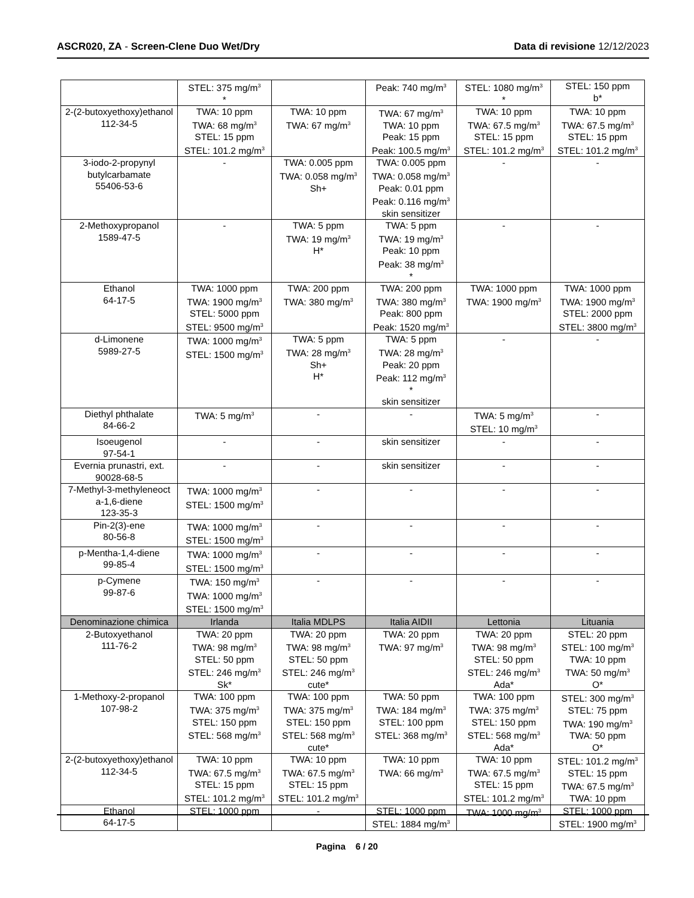ASCR020, ZA - Screen-Clene Duo Wet/Dry Data di revisione 12/12/2023
| | STEL: 375 mg/m<sup>3</sup> * | | Peak: 740 mg/m<sup>3</sup> | STEL: 1080 mg/m<sup>3</sup> * | STEL: 150 ppm b* |
| 2-(2-butoxyethoxy)ethanol 112-34-5 | TWA: 10 ppm TWA: 68 mg/m<sup>3</sup> STEL: 15 ppm STEL: 101.2 mg/m<sup>3</sup> | TWA: 10 ppm TWA: 67 mg/m<sup>3</sup> | TWA: 67 mg/m<sup>3</sup> TWA: 10 ppm Peak: 15 ppm Peak: 100.5 mg/m<sup>3</sup> | TWA: 10 ppm TWA: 67.5 mg/m<sup>3</sup> STEL: 15 ppm STEL: 101.2 mg/m<sup>3</sup> | TWA: 10 ppm TWA: 67.5 mg/m<sup>3</sup> STEL: 15 ppm STEL: 101.2 mg/m<sup>3</sup> |
| 3-iodo-2-propynyl butylcarbamate 55406-53-6 | - | TWA: 0.005 ppm TWA: 0.058 mg/m<sup>3</sup> Sh+ | TWA: 0.005 ppm TWA: 0.058 mg/m<sup>3</sup> Peak: 0.01 ppm Peak: 0.116 mg/m<sup>3</sup> skin sensitizer | - | - |
| 2-Methoxypropanol 1589-47-5 | - | TWA: 5 ppm TWA: 19 mg/m<sup>3</sup> H* | TWA: 5 ppm TWA: 19 mg/m<sup>3</sup> Peak: 10 ppm Peak: 38 mg/m<sup>3</sup> * | - | - |
| Ethanol 64-17-5 | TWA: 1000 ppm TWA: 1900 mg/m<sup>3</sup> STEL: 5000 ppm STEL: 9500 mg/m<sup>3</sup> | TWA: 200 ppm TWA: 380 mg/m<sup>3</sup> | TWA: 200 ppm TWA: 380 mg/m<sup>3</sup> Peak: 800 ppm Peak: 1520 mg/m<sup>3</sup> | TWA: 1000 ppm TWA: 1900 mg/m<sup>3</sup> | TWA: 1000 ppm TWA: 1900 mg/m<sup>3</sup> STEL: 2000 ppm STEL: 3800 mg/m<sup>3</sup> |
| d-Limonene 5989-27-5 | TWA: 1000 mg/m<sup>3</sup> STEL: 1500 mg/m<sup>3</sup> | TWA: 5 ppm TWA: 28 mg/m<sup>3</sup> Sh+ H* | TWA: 5 ppm TWA: 28 mg/m<sup>3</sup> Peak: 20 ppm Peak: 112 mg/m<sup>3</sup> * skin sensitizer | - | - |
| Diethyl phthalate 84-66-2 | TWA: 5 mg/m<sup>3</sup> | - | - | TWA: 5 mg/m<sup>3</sup> STEL: 10 mg/m<sup>3</sup> | - |
| Isoeugenol 97-54-1 | - | - | skin sensitizer | - | - |
| Evernia prunastri, ext. 90028-68-5 | - | - | skin sensitizer | - | - |
| 7-Methyl-3-methyleneoct a-1,6-diene 123-35-3 | TWA: 1000 mg/m<sup>3</sup> STEL: 1500 mg/m<sup>3</sup> | - | - | - | - |
| Pin-2(3)-ene 80-56-8 | TWA: 1000 mg/m<sup>3</sup> STEL: 1500 mg/m<sup>3</sup> | - | - | - | - |
| p-Mentha-1,4-diene 99-85-4 | TWA: 1000 mg/m<sup>3</sup> STEL: 1500 mg/m<sup>3</sup> | - | - | - | - |
| p-Cymene 99-87-6 | TWA: 150 mg/m<sup>3</sup> TWA: 1000 mg/m<sup>3</sup> STEL: 1500 mg/m<sup>3</sup> | - | - | - | - |
| Denominazione chimica | Irlanda | Italia MDLPS | Italia AIDII | Lettonia | Lituania |
| 2-Butoxyethanol 111-76-2 | TWA: 20 ppm TWA: 98 mg/m<sup>3</sup> STEL: 50 ppm STEL: 246 mg/m<sup>3</sup> Sk* | TWA: 20 ppm TWA: 98 mg/m<sup>3</sup> STEL: 50 ppm STEL: 246 mg/m<sup>3</sup> cute* | TWA: 20 ppm TWA: 97 mg/m<sup>3</sup> | TWA: 20 ppm TWA: 98 mg/m<sup>3</sup> STEL: 50 ppm STEL: 246 mg/m<sup>3</sup> Ada* | STEL: 20 ppm STEL: 100 mg/m<sup>3</sup> TWA: 10 ppm TWA: 50 mg/m<sup>3</sup> O* |
| 1-Methoxy-2-propanol 107-98-2 | TWA: 100 ppm TWA: 375 mg/m<sup>3</sup> STEL: 150 ppm STEL: 568 mg/m<sup>3</sup> | TWA: 100 ppm TWA: 375 mg/m<sup>3</sup> STEL: 150 ppm STEL: 568 mg/m<sup>3</sup> cute* | TWA: 50 ppm TWA: 184 mg/m<sup>3</sup> STEL: 100 ppm STEL: 368 mg/m<sup>3</sup> | TWA: 100 ppm TWA: 375 mg/m<sup>3</sup> STEL: 150 ppm STEL: 568 mg/m<sup>3</sup> Ada* | STEL: 300 mg/m<sup>3</sup> STEL: 75 ppm TWA: 190 mg/m<sup>3</sup> TWA: 50 ppm O* |
| 2-(2-butoxyethoxy)ethanol 112-34-5 | TWA: 10 ppm TWA: 67.5 mg/m<sup>3</sup> STEL: 15 ppm STEL: 101.2 mg/m<sup>3</sup> | TWA: 10 ppm TWA: 67.5 mg/m<sup>3</sup> STEL: 15 ppm STEL: 101.2 mg/m<sup>3</sup> | TWA: 10 ppm TWA: 66 mg/m<sup>3</sup> | TWA: 10 ppm TWA: 67.5 mg/m<sup>3</sup> STEL: 15 ppm STEL: 101.2 mg/m<sup>3</sup> | STEL: 101.2 mg/m<sup>3</sup> STEL: 15 ppm TWA: 67.5 mg/m<sup>3</sup> TWA: 10 ppm |
| Ethanol 64-17-5 | STEL: 1000 ppm | - | STEL: 1000 ppm STEL: 1884 mg/m<sup>3</sup> | TWA: 1000 mg/m<sup>3</sup> | STEL: 1000 ppm STEL: 1900 mg/m<sup>3</sup> |
Pagina 6 / 20